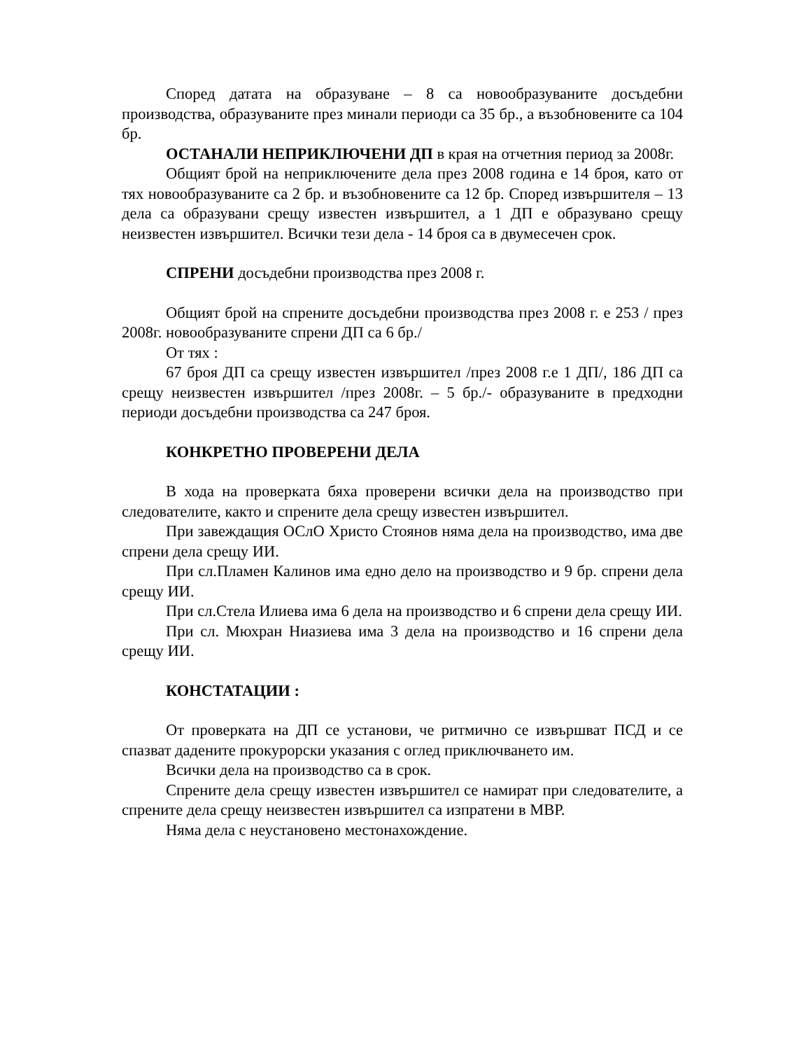Според датата на образуване – 8 са новообразуваните досъдебни производства, образуваните през минали периоди са 35 бр., а възобновените са 104 бр.
ОСТАНАЛИ НЕПРИКЛЮЧЕНИ ДП в края на отчетния период за 2008г.
Общият брой на неприключените дела през 2008 година е 14 броя, като от тях новообразуваните са 2 бр. и възобновените са 12 бр. Според извършителя – 13 дела са образувани срещу известен извършител, а 1 ДП е образувано срещу неизвестен извършител. Всички тези дела - 14 броя са в двумесечен срок.
СПРЕНИ досъдебни производства през 2008 г.
Общият брой на спрените досъдебни производства през 2008 г. е 253 / през 2008г. новообразуваните спрени ДП са 6 бр./
От тях :
67 броя ДП са срещу известен извършител /през 2008 г.е 1 ДП/, 186 ДП са срещу неизвестен извършител /през 2008г. – 5 бр./- образуваните в предходни периоди досъдебни производства са 247 броя.
КОНКРЕТНО ПРОВЕРЕНИ ДЕЛА
В хода на проверката бяха проверени всички дела на производство при следователите, както и спрените дела срещу известен извършител.
При завеждащия ОСлО Христо Стоянов няма дела на производство, има две спрени дела срещу ИИ.
При сл.Пламен Калинов има едно дело на производство и 9 бр. спрени дела срещу ИИ.
При сл.Стела Илиева има 6 дела на производство и 6 спрени дела срещу ИИ.
При сл. Мюхран Ниазиева има 3 дела на производство и 16 спрени дела срещу ИИ.
КОНСТАТАЦИИ :
От проверката на ДП се установи, че ритмично се извършват ПСД и се спазват дадените прокурорски указания с оглед приключването им.
Всички дела на производство са в срок.
Спрените дела срещу известен извършител се намират при следователите, а спрените дела срещу неизвестен извършител са изпратени в МВР.
Няма дела с неустановено местонахождение.